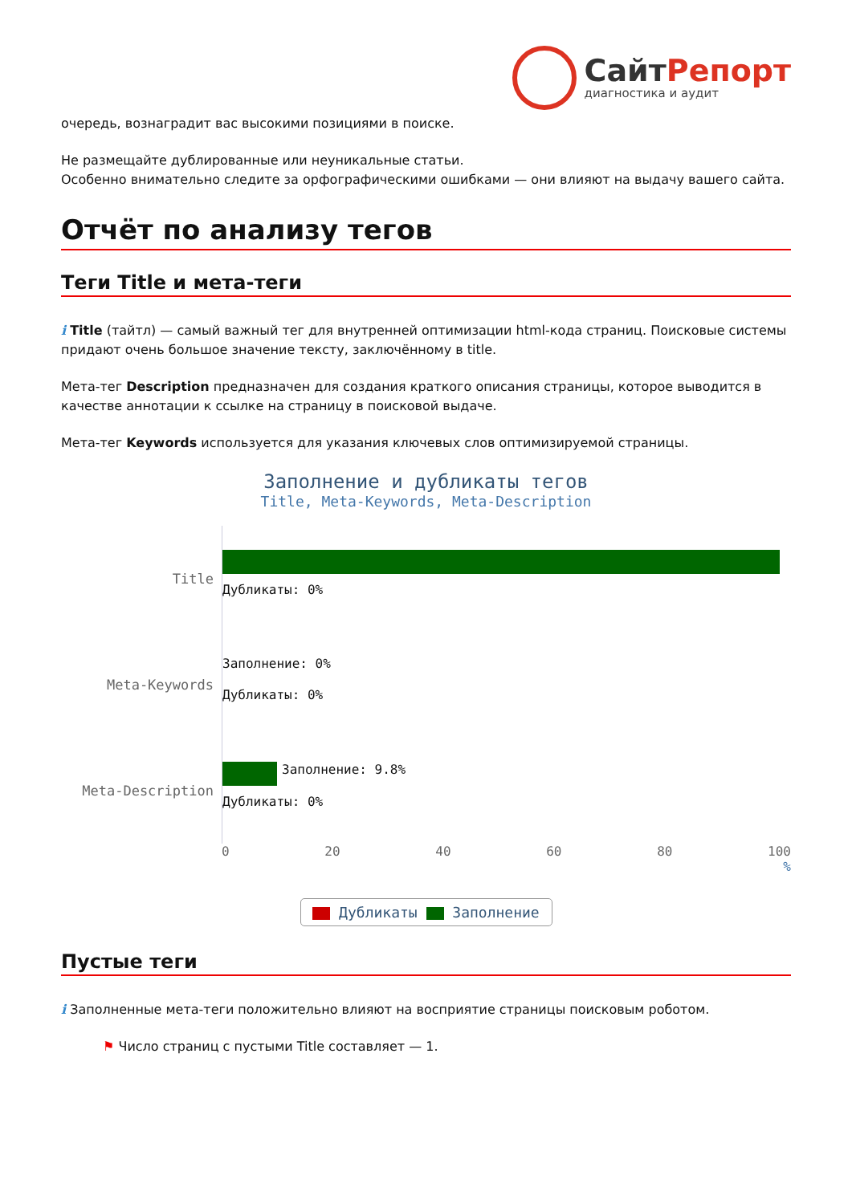СайтРепорт
диагностика и аудит
очередь, вознаградит вас высокими позициями в поиске.
Не размещайте дублированные или неуникальные статьи.
Особенно внимательно следите за орфографическими ошибками — они влияют на выдачу вашего сайта.
Отчёт по анализу тегов
Теги Title и мета-теги
i Title (тайтл) — самый важный тег для внутренней оптимизации html-кода страниц. Поисковые системы придают очень большое значение тексту, заключённому в title.
Мета-тег Description предназначен для создания краткого описания страницы, которое выводится в качестве аннотации к ссылке на страницу в поисковой выдаче.
Мета-тег Keywords используется для указания ключевых слов оптимизируемой страницы.
Заполнение и дубликаты тегов
Title, Meta-Keywords, Meta-Description
Title
Дубликаты: 0%
Meta-Keywords
Заполнение: 0%
Дубликаты: 0%
Meta-Description
Заполнение: 9.8%
Дубликаты: 0%
0 20 40 60 80 100
%
Дубликаты Заполнение
Пустые теги
i Заполненные мета-теги положительно влияют на восприятие страницы поисковым роботом.
⚑ Число страниц с пустыми Title составляет — 1.